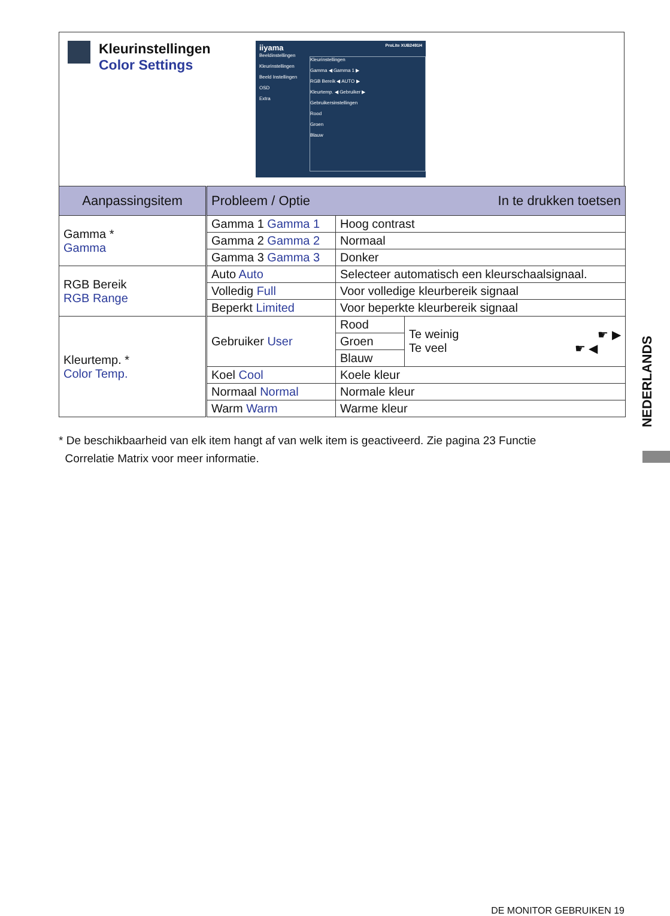Kleurinstellingen
Color Settings
iiyama ProLite XUB2491H
Beeldinstellingen
Kleurinstellingen
Beeld Instellingen
OSD
Extra
Kleurinstellingen
Gamma ◀ Gamma 1 ▶
RGB Bereik ◀ AUTO ▶
Kleurtemp. ◀ Gebruiker ▶
Gebruikersinstellingen
Rood
Groen
Blauw
| Aanpassingsitem | Probleem / Optie In te drukken toetsen | | |
| --- | --- | --- | --- |
| Gamma * Gamma | Gamma 1 Gamma 1 | Hoog contrast | |
| | Gamma 2 Gamma 2 | Normaal | |
| | Gamma 3 Gamma 3 | Donker | |
| RGB Bereik RGB Range | Auto Auto | Selecteer automatisch een kleurschaalsignaal. | |
| | Volledig Full | Voor volledige kleurbereik signaal | |
| | Beperkt Limited | Voor beperkte kleurbereik signaal | |
| Kleurtemp. * Color Temp. | Gebruiker User | Rood | Te weinig ☛ ▶ Te veel ☛ ◀ |
| | | Groen | |
| | | Blauw | |
| | Koel Cool | Koele kleur | |
| | Normaal Normal | Normale kleur | |
| | Warm Warm | Warme kleur | |
* De beschikbaarheid van elk item hangt af van welk item is geactiveerd. Zie pagina 23 Functie
Correlatie Matrix voor meer informatie.
NEDERLANDS
DE MONITOR GEBRUIKEN 19